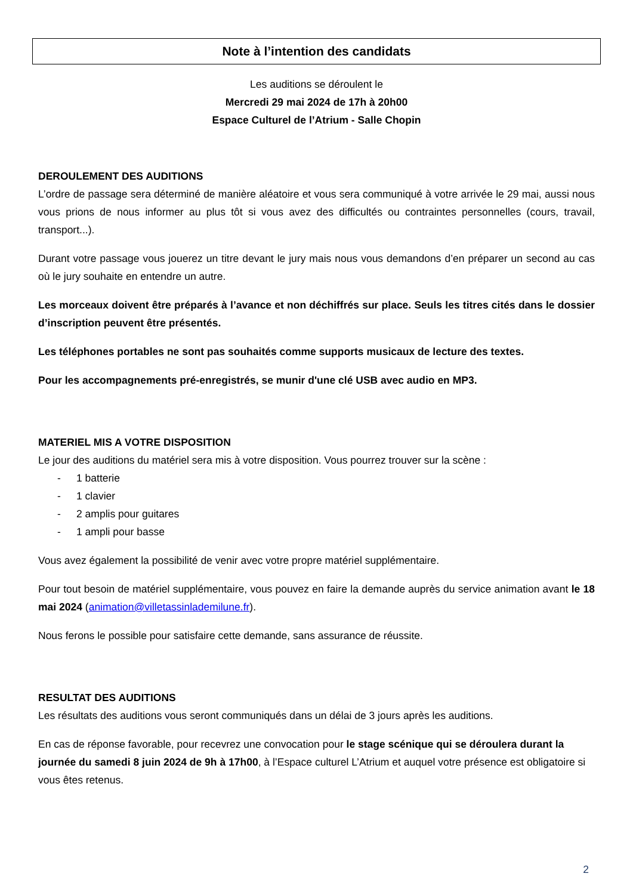Note à l’intention des candidats
Les auditions se déroulent le
Mercredi 29 mai 2024 de 17h à 20h00
Espace Culturel de l’Atrium - Salle Chopin
DEROULEMENT DES AUDITIONS
L’ordre de passage sera déterminé de manière aléatoire et vous sera communiqué à votre arrivée le 29 mai, aussi nous vous prions de nous informer au plus tôt si vous avez des difficultés ou contraintes personnelles (cours, travail, transport...).
Durant votre passage vous jouerez un titre devant le jury mais nous vous demandons d’en préparer un second au cas où le jury souhaite en entendre un autre.
Les morceaux doivent être préparés à l’avance et non déchiffrés sur place. Seuls les titres cités dans le dossier d’inscription peuvent être présentés.
Les téléphones portables ne sont pas souhaités comme supports musicaux de lecture des textes.
Pour les accompagnements pré-enregistrés, se munir d'une clé USB avec audio en MP3.
MATERIEL MIS A VOTRE DISPOSITION
Le jour des auditions du matériel sera mis à votre disposition. Vous pourrez trouver sur la scène :
- 1 batterie
- 1 clavier
- 2 amplis pour guitares
- 1 ampli pour basse
Vous avez également la possibilité de venir avec votre propre matériel supplémentaire.
Pour tout besoin de matériel supplémentaire, vous pouvez en faire la demande auprès du service animation avant le 18 mai 2024 (animation@villetassinlademilune.fr).
Nous ferons le possible pour satisfaire cette demande, sans assurance de réussite.
RESULTAT DES AUDITIONS
Les résultats des auditions vous seront communiqués dans un délai de 3 jours après les auditions.
En cas de réponse favorable, pour recevrez une convocation pour le stage scénique qui se déroulera durant la journée du samedi 8 juin 2024 de 9h à 17h00, à l’Espace culturel L’Atrium et auquel votre présence est obligatoire si vous êtes retenus.
2